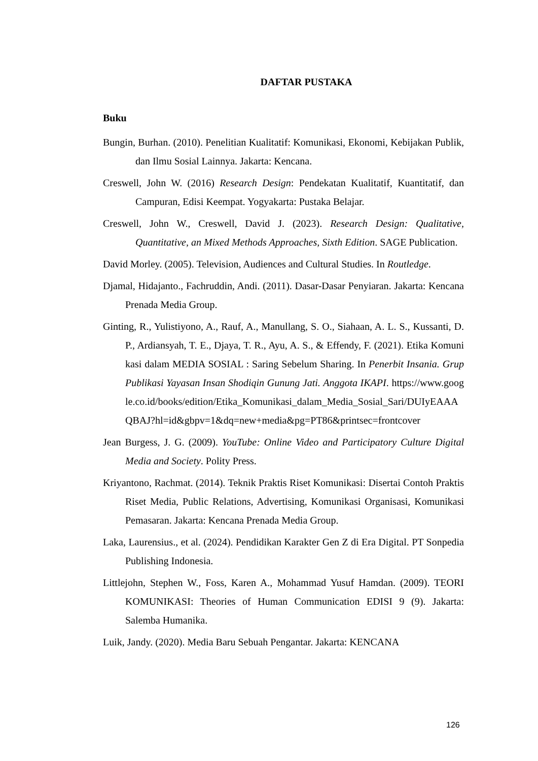DAFTAR PUSTAKA
Buku
Bungin, Burhan. (2010). Penelitian Kualitatif: Komunikasi, Ekonomi, Kebijakan Publik, dan Ilmu Sosial Lainnya. Jakarta: Kencana.
Creswell, John W. (2016) Research Design: Pendekatan Kualitatif, Kuantitatif, dan Campuran, Edisi Keempat. Yogyakarta: Pustaka Belajar.
Creswell, John W., Creswell, David J. (2023). Research Design: Qualitative, Quantitative, an Mixed Methods Approaches, Sixth Edition. SAGE Publication.
David Morley. (2005). Television, Audiences and Cultural Studies. In Routledge.
Djamal, Hidajanto., Fachruddin, Andi. (2011). Dasar-Dasar Penyiaran. Jakarta: Kencana Prenada Media Group.
Ginting, R., Yulistiyono, A., Rauf, A., Manullang, S. O., Siahaan, A. L. S., Kussanti, D. P., Ardiansyah, T. E., Djaya, T. R., Ayu, A. S., & Effendy, F. (2021). Etika Komunikasi dalam MEDIA SOSIAL : Saring Sebelum Sharing. In Penerbit Insania. Grup Publikasi Yayasan Insan Shodiqin Gunung Jati. Anggota IKAPI. https://www.google.co.id/books/edition/Etika_Komunikasi_dalam_Media_Sosial_Sari/DUIyEAAAQBAJ?hl=id&gbpv=1&dq=new+media&pg=PT86&printsec=frontcover
Jean Burgess, J. G. (2009). YouTube: Online Video and Participatory Culture Digital Media and Society. Polity Press.
Kriyantono, Rachmat. (2014). Teknik Praktis Riset Komunikasi: Disertai Contoh Praktis Riset Media, Public Relations, Advertising, Komunikasi Organisasi, Komunikasi Pemasaran. Jakarta: Kencana Prenada Media Group.
Laka, Laurensius., et al. (2024). Pendidikan Karakter Gen Z di Era Digital. PT Sonpedia Publishing Indonesia.
Littlejohn, Stephen W., Foss, Karen A., Mohammad Yusuf Hamdan. (2009). TEORI KOMUNIKASI: Theories of Human Communication EDISI 9 (9). Jakarta: Salemba Humanika.
Luik, Jandy. (2020). Media Baru Sebuah Pengantar. Jakarta: KENCANA
126